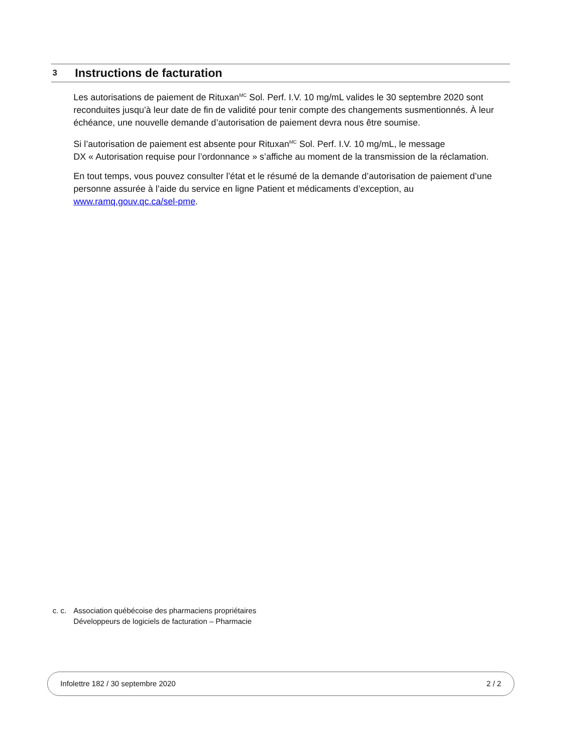3
Instructions de facturation
Les autorisations de paiement de Rituxan<sup>MC</sup> Sol. Perf. I.V. 10 mg/mL valides le 30 septembre 2020 sont reconduites jusqu’à leur date de fin de validité pour tenir compte des changements susmentionnés. À leur échéance, une nouvelle demande d’autorisation de paiement devra nous être soumise.
Si l’autorisation de paiement est absente pour Rituxan<sup>MC</sup> Sol. Perf. I.V. 10 mg/mL, le message
DX « Autorisation requise pour l’ordonnance » s’affiche au moment de la transmission de la réclamation.
En tout temps, vous pouvez consulter l’état et le résumé de la demande d’autorisation de paiement d’une personne assurée à l’aide du service en ligne Patient et médicaments d’exception, au www.ramq.gouv.qc.ca/sel-pme.
c. c.
Association québécoise des pharmaciens propriétaires
Développeurs de logiciels de facturation – Pharmacie
Infolettre 182 / 30 septembre 2020 2 / 2